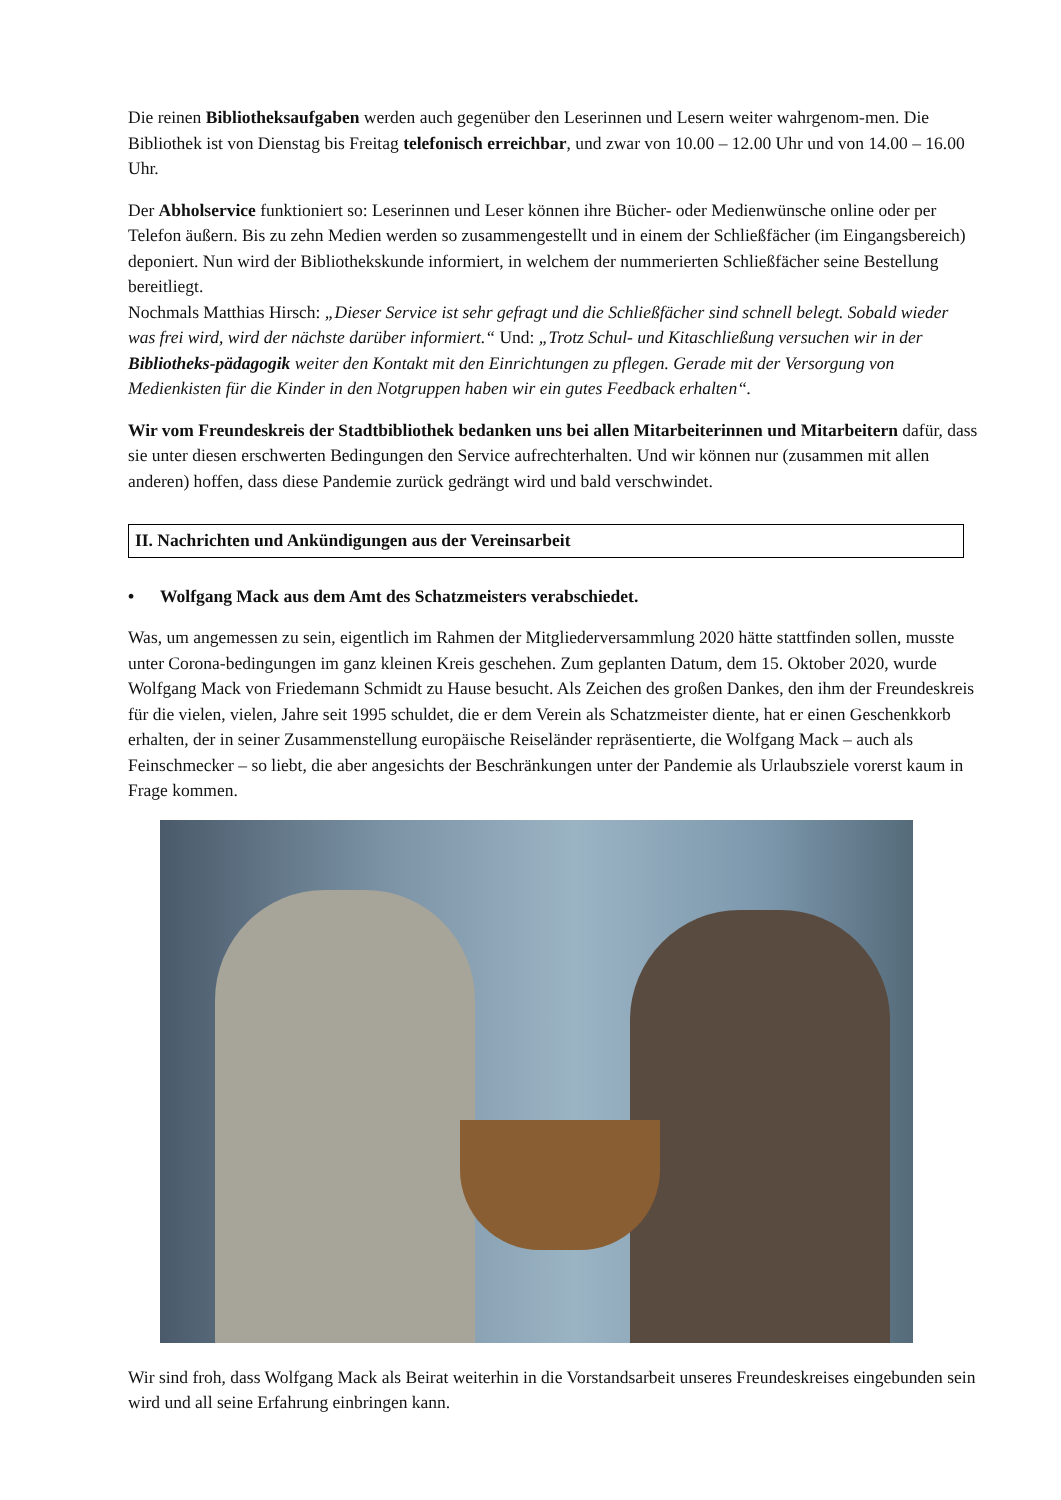Die reinen Bibliotheksaufgaben werden auch gegenüber den Leserinnen und Lesern weiter wahrgenom-men. Die Bibliothek ist von Dienstag bis Freitag telefonisch erreichbar, und zwar von 10.00 – 12.00 Uhr und von 14.00 – 16.00 Uhr.
Der Abholservice funktioniert so: Leserinnen und Leser können ihre Bücher- oder Medienwünsche online oder per Telefon äußern. Bis zu zehn Medien werden so zusammengestellt und in einem der Schließfächer (im Eingangsbereich) deponiert. Nun wird der Bibliothekskunde informiert, in welchem der nummerierten Schließfächer seine Bestellung bereitliegt.
Nochmals Matthias Hirsch: „Dieser Service ist sehr gefragt und die Schließfächer sind schnell belegt. Sobald wieder was frei wird, wird der nächste darüber informiert.“ Und: „Trotz Schul- und Kitaschließung versuchen wir in der Bibliotheks-pädagogik weiter den Kontakt mit den Einrichtungen zu pflegen. Gerade mit der Versorgung von Medienkisten für die Kinder in den Notgruppen haben wir ein gutes Feedback erhalten“.
Wir vom Freundeskreis der Stadtbibliothek bedanken uns bei allen Mitarbeiterinnen und Mitarbeitern dafür, dass sie unter diesen erschwerten Bedingungen den Service aufrechterhalten. Und wir können nur (zusammen mit allen anderen) hoffen, dass diese Pandemie zurück gedrängt wird und bald verschwindet.
II. Nachrichten und Ankündigungen aus der Vereinsarbeit
• Wolfgang Mack aus dem Amt des Schatzmeisters verabschiedet.
Was, um angemessen zu sein, eigentlich im Rahmen der Mitgliederversammlung 2020 hätte stattfinden sollen, musste unter Corona-bedingungen im ganz kleinen Kreis geschehen. Zum geplanten Datum, dem 15. Oktober 2020, wurde Wolfgang Mack von Friedemann Schmidt zu Hause besucht. Als Zeichen des großen Dankes, den ihm der Freundeskreis für die vielen, vielen, Jahre seit 1995 schuldet, die er dem Verein als Schatzmeister diente, hat er einen Geschenkkorb erhalten, der in seiner Zusammenstellung europäische Reiseländer repräsentierte, die Wolfgang Mack – auch als Feinschmecker – so liebt, die aber angesichts der Beschränkungen unter der Pandemie als Urlaubsziele vorerst kaum in Frage kommen.
Wir sind froh, dass Wolfgang Mack als Beirat weiterhin in die Vorstandsarbeit unseres Freundeskreises eingebunden sein wird und all seine Erfahrung einbringen kann.